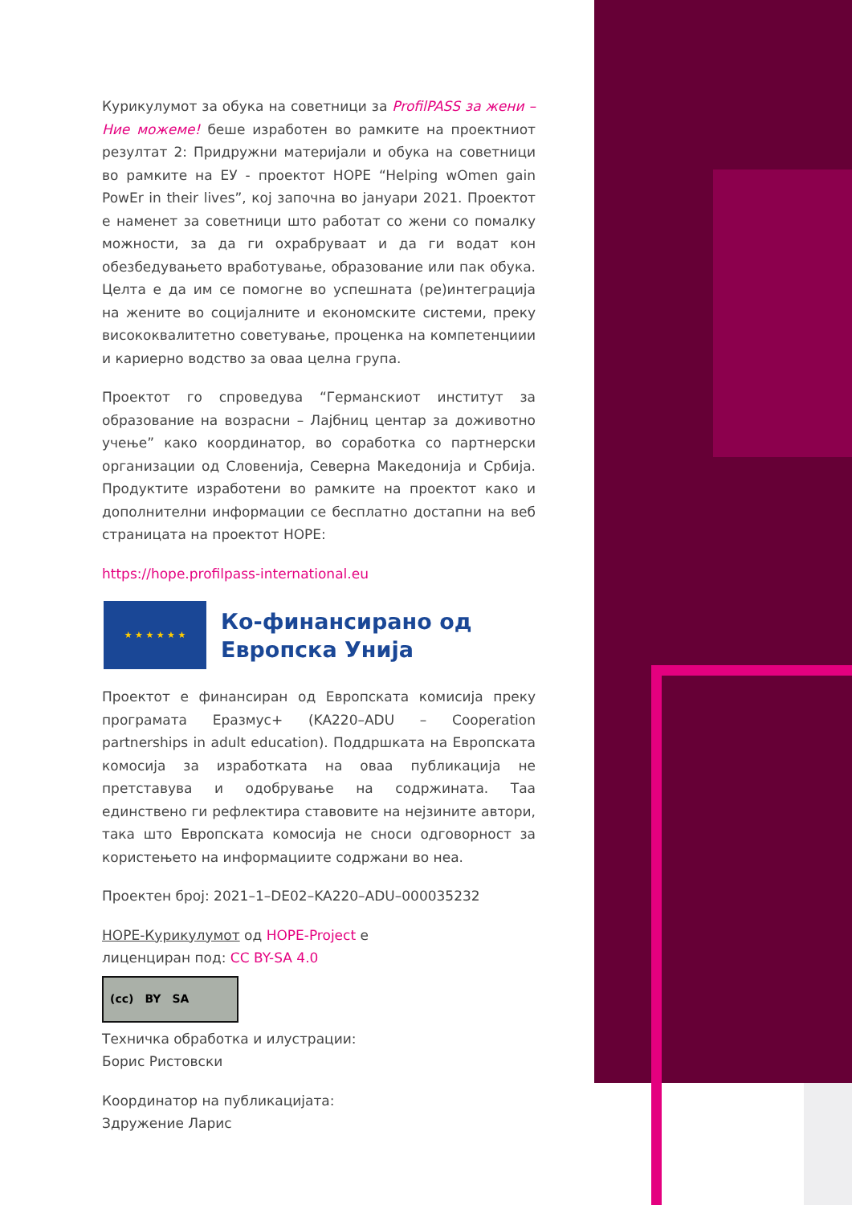Курикулумот за обука на советници за ProfilPASS за жени – Ние можеме! беше изработен во рамките на проектниот резултат 2: Придружни материјали и обука на советници во рамките на ЕУ - проектот HOPE “Helping wOmen gain PowEr in their lives”, кој започна во јануари 2021. Проектот е наменет за советници што работат со жени со помалку можности, за да ги охрабруваат и да ги водат кон обезбедувањето вработување, образование или пак обука. Целта е да им се помогне во успешната (ре)интеграција на жените во социјалните и економските системи, преку висококвалитетно советување, проценка на компетенциии и кариерно водство за оваа целна група.
Проектот го спроведува “Германскиот институт за образование на возрасни – Лајбниц центар за доживотно учење” како координатор, во соработка со партнерски организации од Словенија, Северна Македонија и Србија. Продуктите изработени во рамките на проектот како и дополнителни информации се бесплатно достапни на веб страницата на проектот HOPE:
https://hope.profilpass-international.eu
★ ★ ★ ★ ★ ★
Ко-финансирано од
Европска Унија
Проектот е финансиран од Европската комисија преку програмата Еразмус+ (KA220–ADU – Cooperation partnerships in adult education). Поддршката на Европската комосија за изработката на оваа публикација не претставува и одобрување на содржината. Таа единствено ги рефлектира ставовите на нејзините автори, така што Европската комосија не сноси одговорност за користењето на информациите содржани во неа.
Проектен број: 2021–1–DE02–KA220–ADU–000035232
HOPE-Курикулумот од HOPE-Project е
лиценциран под: CC BY-SA 4.0
(cc) BY SA
Техничка обработка и илустрации:
Борис Ристовски
Координатор на публикацијата:
Здружение Ларис